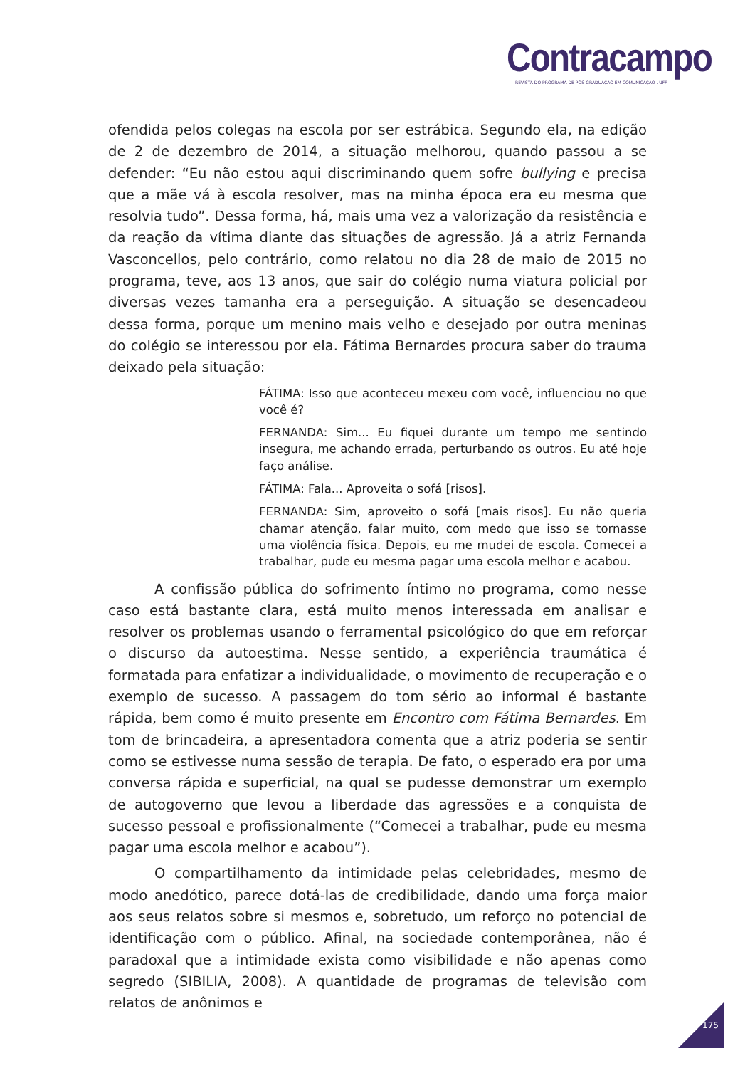Contracampo
REVISTA DO PROGRAMA DE PÓS-GRADUAÇÃO EM COMUNICAÇÃO . UFF
ofendida pelos colegas na escola por ser estrábica. Segundo ela, na edição de 2 de dezembro de 2014, a situação melhorou, quando passou a se defender: “Eu não estou aqui discriminando quem sofre bullying e precisa que a mãe vá à escola resolver, mas na minha época era eu mesma que resolvia tudo”. Dessa forma, há, mais uma vez a valorização da resistência e da reação da vítima diante das situações de agressão. Já a atriz Fernanda Vasconcellos, pelo contrário, como relatou no dia 28 de maio de 2015 no programa, teve, aos 13 anos, que sair do colégio numa viatura policial por diversas vezes tamanha era a perseguição. A situação se desencadeou dessa forma, porque um menino mais velho e desejado por outra meninas do colégio se interessou por ela. Fátima Bernardes procura saber do trauma deixado pela situação:
FÁTIMA: Isso que aconteceu mexeu com você, influenciou no que você é?
FERNANDA: Sim... Eu fiquei durante um tempo me sentindo insegura, me achando errada, perturbando os outros. Eu até hoje faço análise.
FÁTIMA: Fala... Aproveita o sofá [risos].
FERNANDA: Sim, aproveito o sofá [mais risos]. Eu não queria chamar atenção, falar muito, com medo que isso se tornasse uma violência física. Depois, eu me mudei de escola. Comecei a trabalhar, pude eu mesma pagar uma escola melhor e acabou.
A confissão pública do sofrimento íntimo no programa, como nesse caso está bastante clara, está muito menos interessada em analisar e resolver os problemas usando o ferramental psicológico do que em reforçar o discurso da autoestima. Nesse sentido, a experiência traumática é formatada para enfatizar a individualidade, o movimento de recuperação e o exemplo de sucesso. A passagem do tom sério ao informal é bastante rápida, bem como é muito presente em Encontro com Fátima Bernardes. Em tom de brincadeira, a apresentadora comenta que a atriz poderia se sentir como se estivesse numa sessão de terapia. De fato, o esperado era por uma conversa rápida e superficial, na qual se pudesse demonstrar um exemplo de autogoverno que levou a liberdade das agressões e a conquista de sucesso pessoal e profissionalmente (“Comecei a trabalhar, pude eu mesma pagar uma escola melhor e acabou”).
O compartilhamento da intimidade pelas celebridades, mesmo de modo anedótico, parece dotá-las de credibilidade, dando uma força maior aos seus relatos sobre si mesmos e, sobretudo, um reforço no potencial de identificação com o público. Afinal, na sociedade contemporânea, não é paradoxal que a intimidade exista como visibilidade e não apenas como segredo (SIBILIA, 2008). A quantidade de programas de televisão com relatos de anônimos e
175